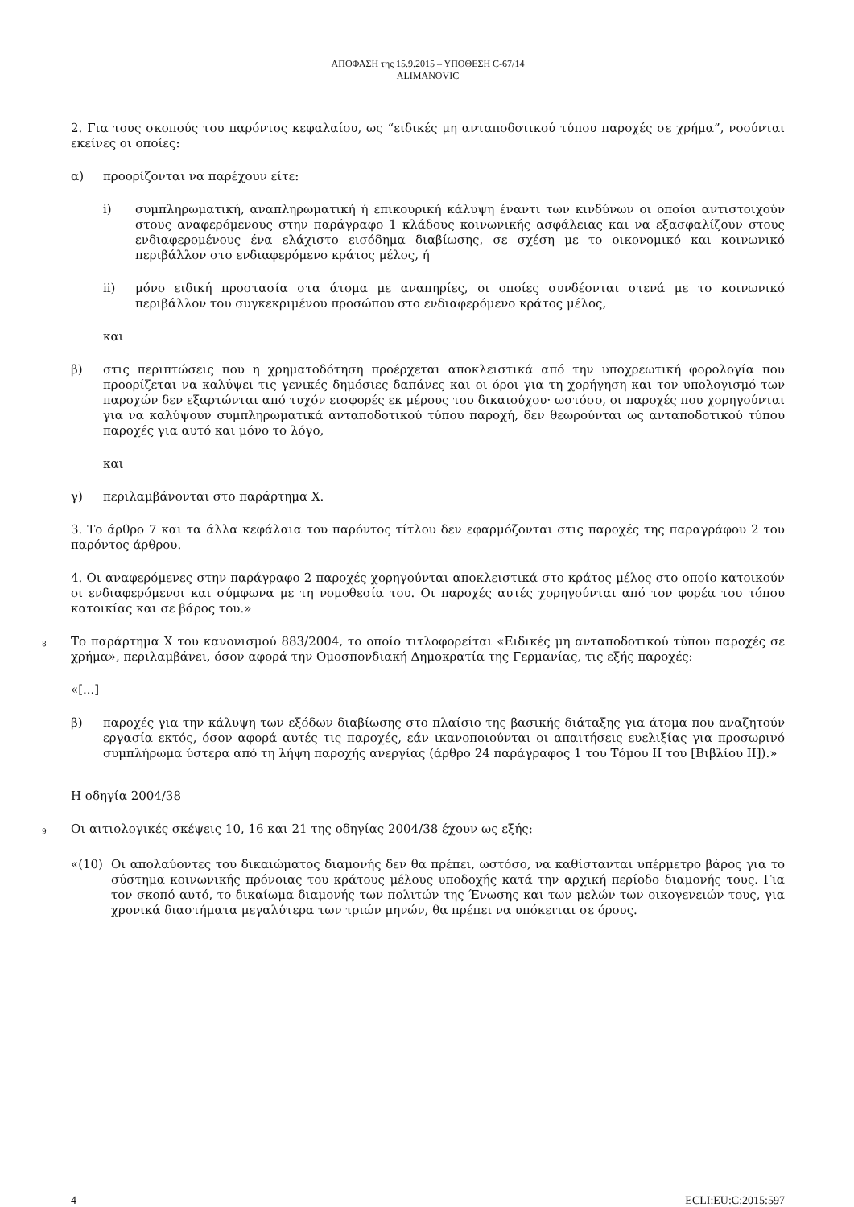ΑΠΟΦΑΣΗ της 15.9.2015 – ΥΠΟΘΕΣΗ C-67/14
ALIMANOVIC
2. Για τους σκοπούς του παρόντος κεφαλαίου, ως “ειδικές μη ανταποδοτικού τύπου παροχές σε χρήμα”, νοούνται εκείνες οι οποίες:
α) προορίζονται να παρέχουν είτε:
i) συμπληρωματική, αναπληρωματική ή επικουρική κάλυψη έναντι των κινδύνων οι οποίοι αντιστοιχούν στους αναφερόμενους στην παράγραφο 1 κλάδους κοινωνικής ασφάλειας και να εξασφαλίζουν στους ενδιαφερομένους ένα ελάχιστο εισόδημα διαβίωσης, σε σχέση με το οικονομικό και κοινωνικό περιβάλλον στο ενδιαφερόμενο κράτος μέλος, ή
ii) μόνο ειδική προστασία στα άτομα με αναπηρίες, οι οποίες συνδέονται στενά με το κοινωνικό περιβάλλον του συγκεκριμένου προσώπου στο ενδιαφερόμενο κράτος μέλος,
και
β) στις περιπτώσεις που η χρηματοδότηση προέρχεται αποκλειστικά από την υποχρεωτική φορολογία που προορίζεται να καλύψει τις γενικές δημόσιες δαπάνες και οι όροι για τη χορήγηση και τον υπολογισμό των παροχών δεν εξαρτώνται από τυχόν εισφορές εκ μέρους του δικαιούχου· ωστόσο, οι παροχές που χορηγούνται για να καλύψουν συμπληρωματικά ανταποδοτικού τύπου παροχή, δεν θεωρούνται ως ανταποδοτικού τύπου παροχές για αυτό και μόνο το λόγο,
και
γ) περιλαμβάνονται στο παράρτημα X.
3. Το άρθρο 7 και τα άλλα κεφάλαια του παρόντος τίτλου δεν εφαρμόζονται στις παροχές της παραγράφου 2 του παρόντος άρθρου.
4. Οι αναφερόμενες στην παράγραφο 2 παροχές χορηγούνται αποκλειστικά στο κράτος μέλος στο οποίο κατοικούν οι ενδιαφερόμενοι και σύμφωνα με τη νομοθεσία του. Οι παροχές αυτές χορηγούνται από τον φορέα του τόπου κατοικίας και σε βάρος του.»
8 Το παράρτημα X του κανονισμού 883/2004, το οποίο τιτλοφορείται «Ειδικές μη ανταποδοτικού τύπου παροχές σε χρήμα», περιλαμβάνει, όσον αφορά την Ομοσπονδιακή Δημοκρατία της Γερμανίας, τις εξής παροχές:
«[...]
β) παροχές για την κάλυψη των εξόδων διαβίωσης στο πλαίσιο της βασικής διάταξης για άτομα που αναζητούν εργασία εκτός, όσον αφορά αυτές τις παροχές, εάν ικανοποιούνται οι απαιτήσεις ευελιξίας για προσωρινό συμπλήρωμα ύστερα από τη λήψη παροχής ανεργίας (άρθρο 24 παράγραφος 1 του Τόμου II του [Βιβλίου II]).»
Η οδηγία 2004/38
9 Οι αιτιολογικές σκέψεις 10, 16 και 21 της οδηγίας 2004/38 έχουν ως εξής:
«(10) Οι απολαύοντες του δικαιώματος διαμονής δεν θα πρέπει, ωστόσο, να καθίστανται υπέρμετρο βάρος για το σύστημα κοινωνικής πρόνοιας του κράτους μέλους υποδοχής κατά την αρχική περίοδο διαμονής τους. Για τον σκοπό αυτό, το δικαίωμα διαμονής των πολιτών της Ένωσης και των μελών των οικογενειών τους, για χρονικά διαστήματα μεγαλύτερα των τριών μηνών, θα πρέπει να υπόκειται σε όρους.
4 ECLI:EU:C:2015:597